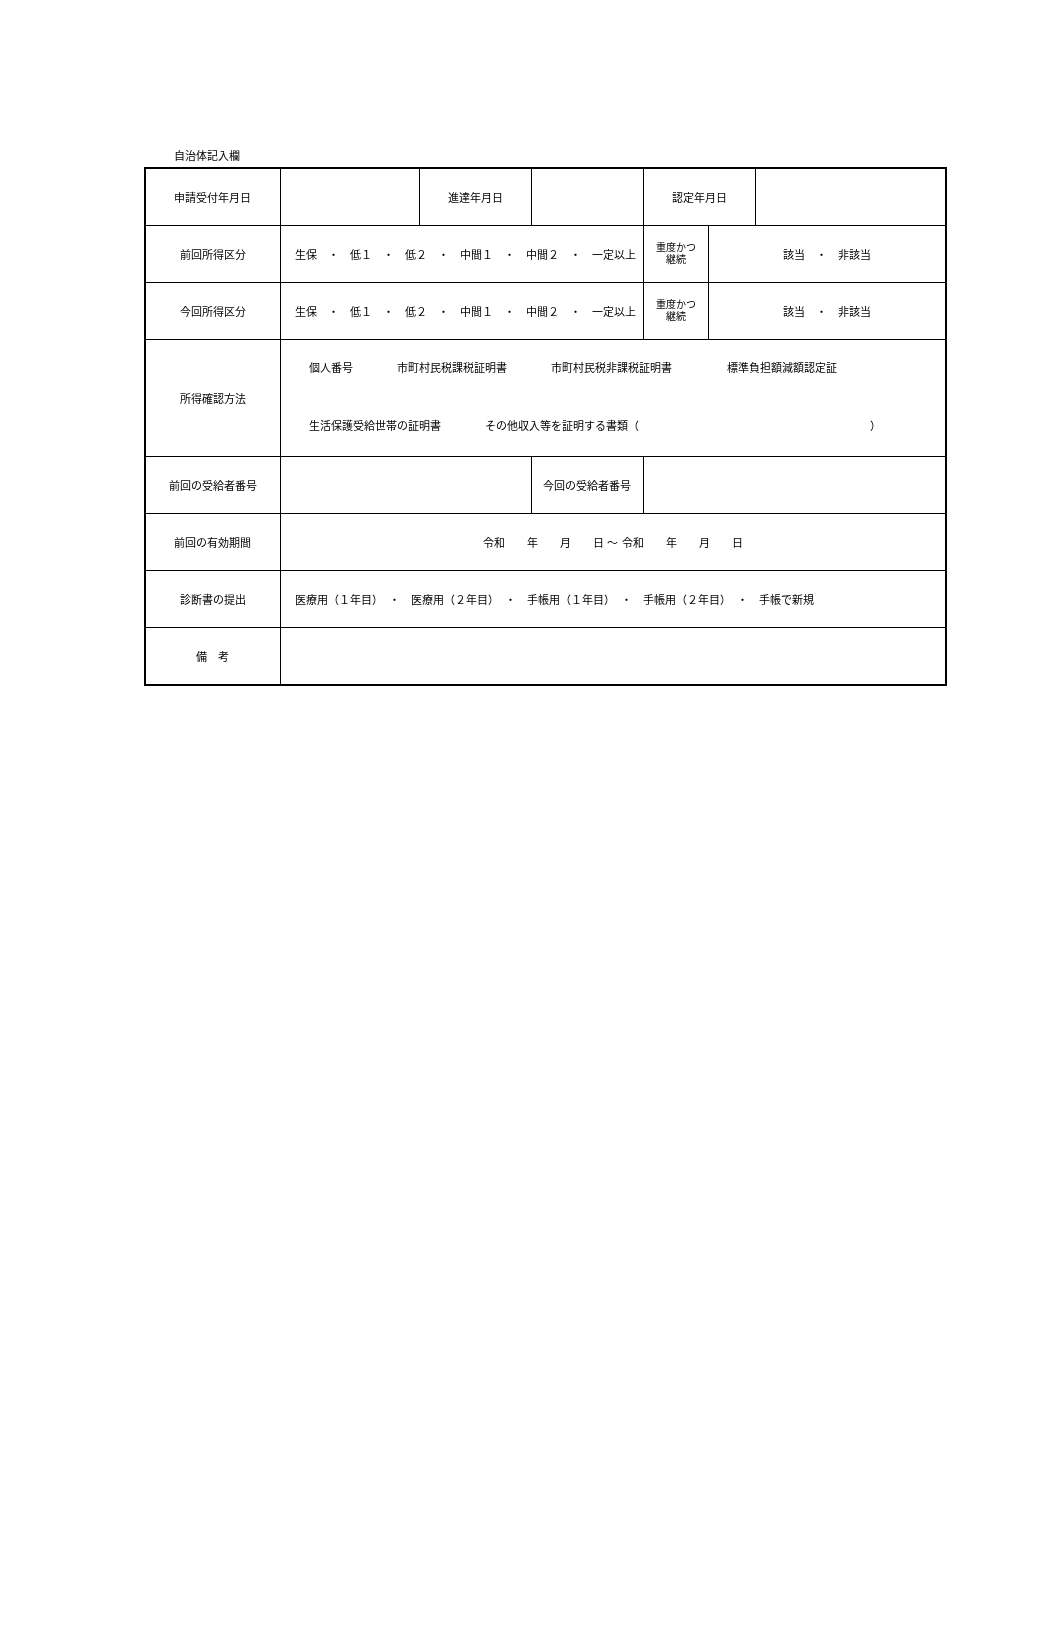自治体記入欄
| 申請受付年月日 | | 進達年月日 | | 認定年月日 | | |
| 前回所得区分 | 生保 ・ 低１ ・ 低２ ・ 中間１ ・ 中間２ ・ 一定以上 | | | 重度かつ 継続 | 該当 ・ 非該当 | |
| 今回所得区分 | 生保 ・ 低１ ・ 低２ ・ 中間１ ・ 中間２ ・ 一定以上 | | | 重度かつ 継続 | 該当 ・ 非該当 | |
| 所得確認方法 | 個人番号 市町村民税課税証明書 市町村民税非課税証明書 標準負担額減額認定証 生活保護受給世帯の証明書 その他収入等を証明する書類（ ） | | | | | |
| 前回の受給者番号 | | | 今回の受給者番号 | | | |
| 前回の有効期間 | 令和 年 月 日 ～ 令和 年 月 日 | | | | | |
| 診断書の提出 | 医療用（１年目） ・ 医療用（２年目） ・ 手帳用（１年目） ・ 手帳用（２年目） ・ 手帳で新規 | | | | | |
| 備 考 | | | | | | |